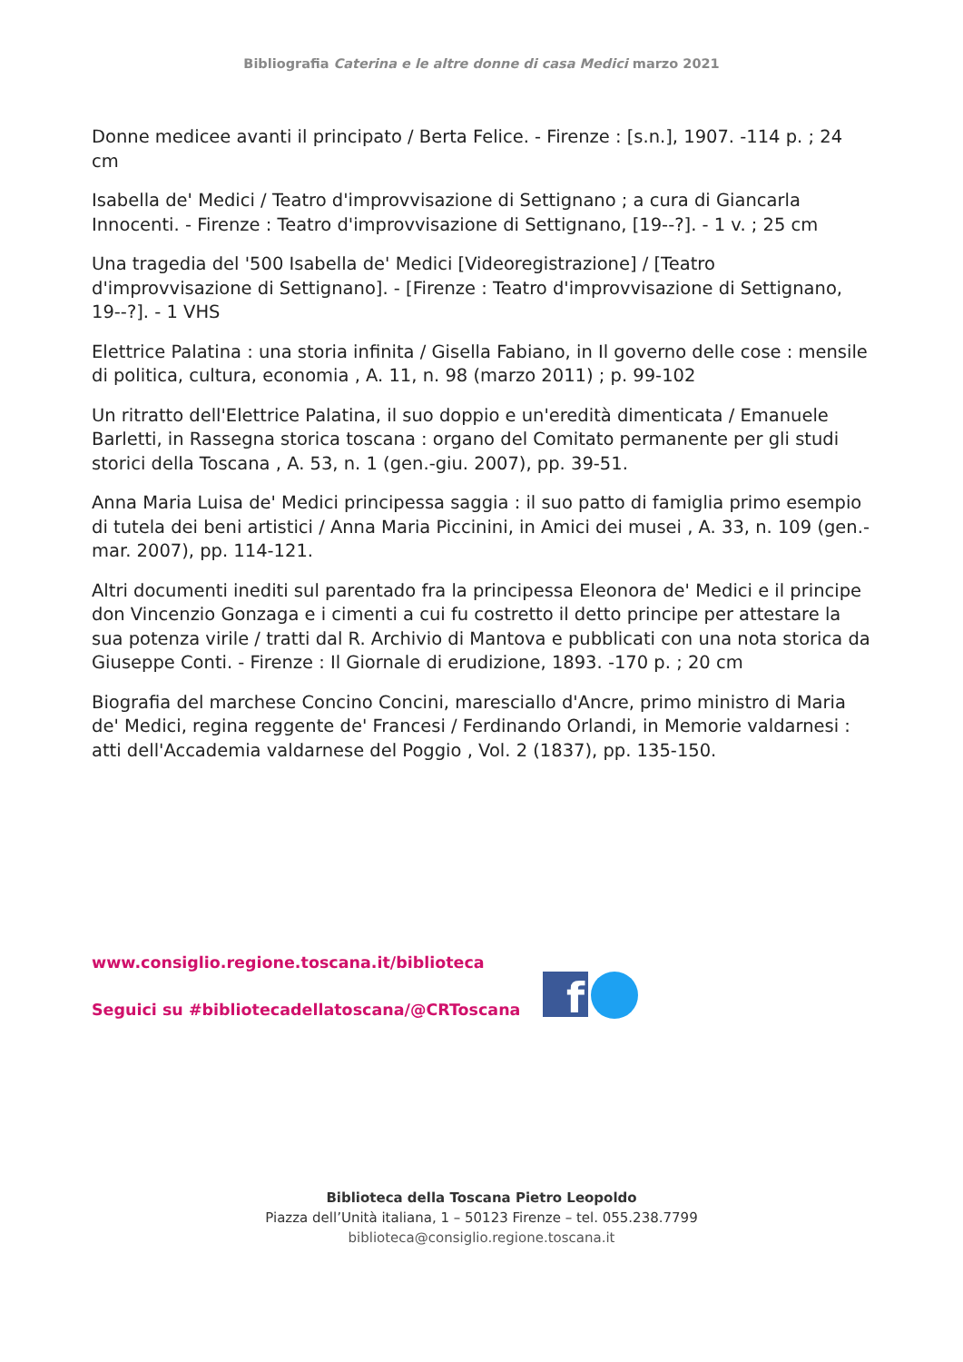Bibliografia Caterina e le altre donne di casa Medici marzo 2021
Donne medicee avanti il principato / Berta Felice. - Firenze : [s.n.], 1907. -114 p. ; 24 cm
Isabella de' Medici / Teatro d'improvvisazione di Settignano ; a cura di Giancarla Innocenti. - Firenze : Teatro d'improvvisazione di Settignano, [19--?]. - 1 v. ; 25 cm
Una tragedia del '500 Isabella de' Medici [Videoregistrazione] / [Teatro d'improvvisazione di Settignano]. - [Firenze : Teatro d'improvvisazione di Settignano, 19--?]. - 1 VHS
Elettrice Palatina : una storia infinita / Gisella Fabiano, in Il governo delle cose : mensile di politica, cultura, economia , A. 11, n. 98 (marzo 2011) ; p. 99-102
Un ritratto dell'Elettrice Palatina, il suo doppio e un'eredità dimenticata / Emanuele Barletti, in Rassegna storica toscana : organo del Comitato permanente per gli studi storici della Toscana , A. 53, n. 1 (gen.-giu. 2007), pp. 39-51.
Anna Maria Luisa de' Medici principessa saggia : il suo patto di famiglia primo esempio di tutela dei beni artistici / Anna Maria Piccinini, in Amici dei musei , A. 33, n. 109 (gen.-mar. 2007), pp. 114-121.
Altri documenti inediti sul parentado fra la principessa Eleonora de' Medici e il principe don Vincenzio Gonzaga e i cimenti a cui fu costretto il detto principe per attestare la sua potenza virile / tratti dal R. Archivio di Mantova e pubblicati con una nota storica da Giuseppe Conti. - Firenze : Il Giornale di erudizione, 1893. -170 p. ; 20 cm
Biografia del marchese Concino Concini, maresciallo d'Ancre, primo ministro di Maria de' Medici, regina reggente de' Francesi / Ferdinando Orlandi, in Memorie valdarnesi : atti dell'Accademia valdarnese del Poggio , Vol. 2 (1837), pp. 135-150.
www.consiglio.regione.toscana.it/biblioteca
Seguici su #bibliotecadellatoscana/@CRToscana
f
Biblioteca della Toscana Pietro Leopoldo
Piazza dell’Unità italiana, 1 – 50123 Firenze – tel. 055.238.7799
biblioteca@consiglio.regione.toscana.it